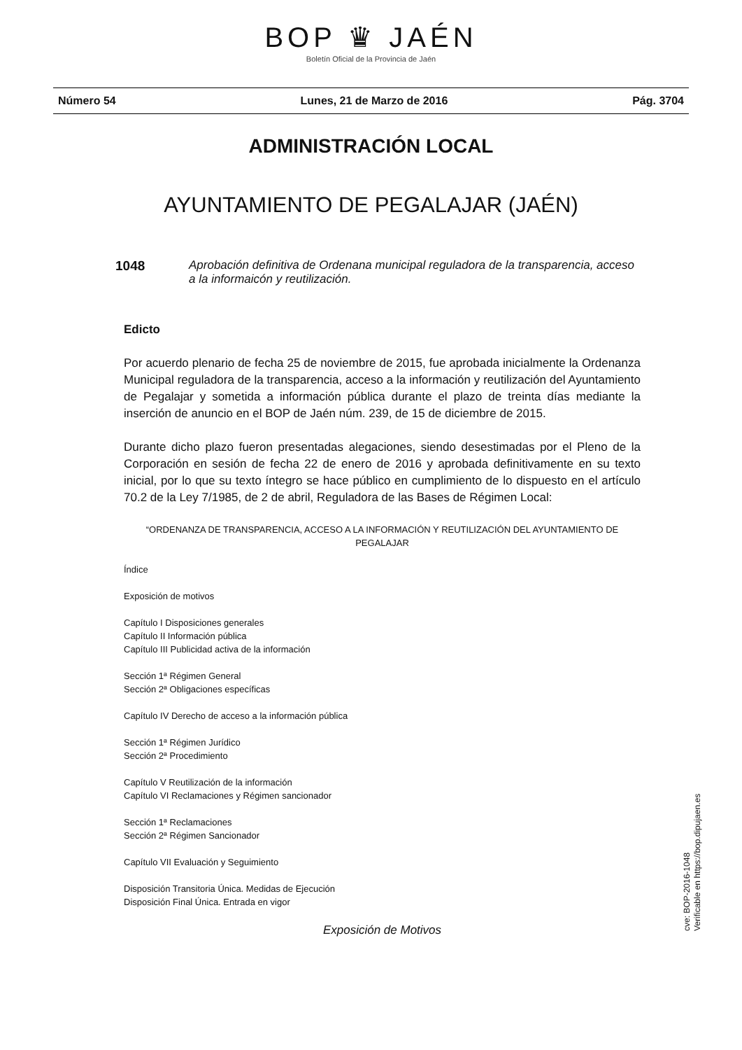BOP ♛ JAÉN
Boletín Oficial de la Provincia de Jaén
Número 54 Lunes, 21 de Marzo de 2016 Pág. 3704
ADMINISTRACIÓN LOCAL
AYUNTAMIENTO DE PEGALAJAR (JAÉN)
1048 Aprobación definitiva de Ordenana municipal reguladora de la transparencia, acceso a la informaicón y reutilización.
Edicto
Por acuerdo plenario de fecha 25 de noviembre de 2015, fue aprobada inicialmente la Ordenanza Municipal reguladora de la transparencia, acceso a la información y reutilización del Ayuntamiento de Pegalajar y sometida a información pública durante el plazo de treinta días mediante la inserción de anuncio en el BOP de Jaén núm. 239, de 15 de diciembre de 2015.
Durante dicho plazo fueron presentadas alegaciones, siendo desestimadas por el Pleno de la Corporación en sesión de fecha 22 de enero de 2016 y aprobada definitivamente en su texto inicial, por lo que su texto íntegro se hace público en cumplimiento de lo dispuesto en el artículo 70.2 de la Ley 7/1985, de 2 de abril, Reguladora de las Bases de Régimen Local:
“ORDENANZA DE TRANSPARENCIA, ACCESO A LA INFORMACIÓN Y REUTILIZACIÓN DEL AYUNTAMIENTO DE PEGALAJAR
Índice
Exposición de motivos
Capítulo I Disposiciones generales
Capítulo II Información pública
Capítulo III Publicidad activa de la información
Sección 1ª Régimen General
Sección 2ª Obligaciones específicas
Capítulo IV Derecho de acceso a la información pública
Sección 1ª Régimen Jurídico
Sección 2ª Procedimiento
Capítulo V Reutilización de la información
Capítulo VI Reclamaciones y Régimen sancionador
Sección 1ª Reclamaciones
Sección 2ª Régimen Sancionador
Capítulo VII Evaluación y Seguimiento
Disposición Transitoria Única. Medidas de Ejecución
Disposición Final Única. Entrada en vigor
Exposición de Motivos
cve: BOP-2016-1048
Verificable en https://bop.dipujaen.es